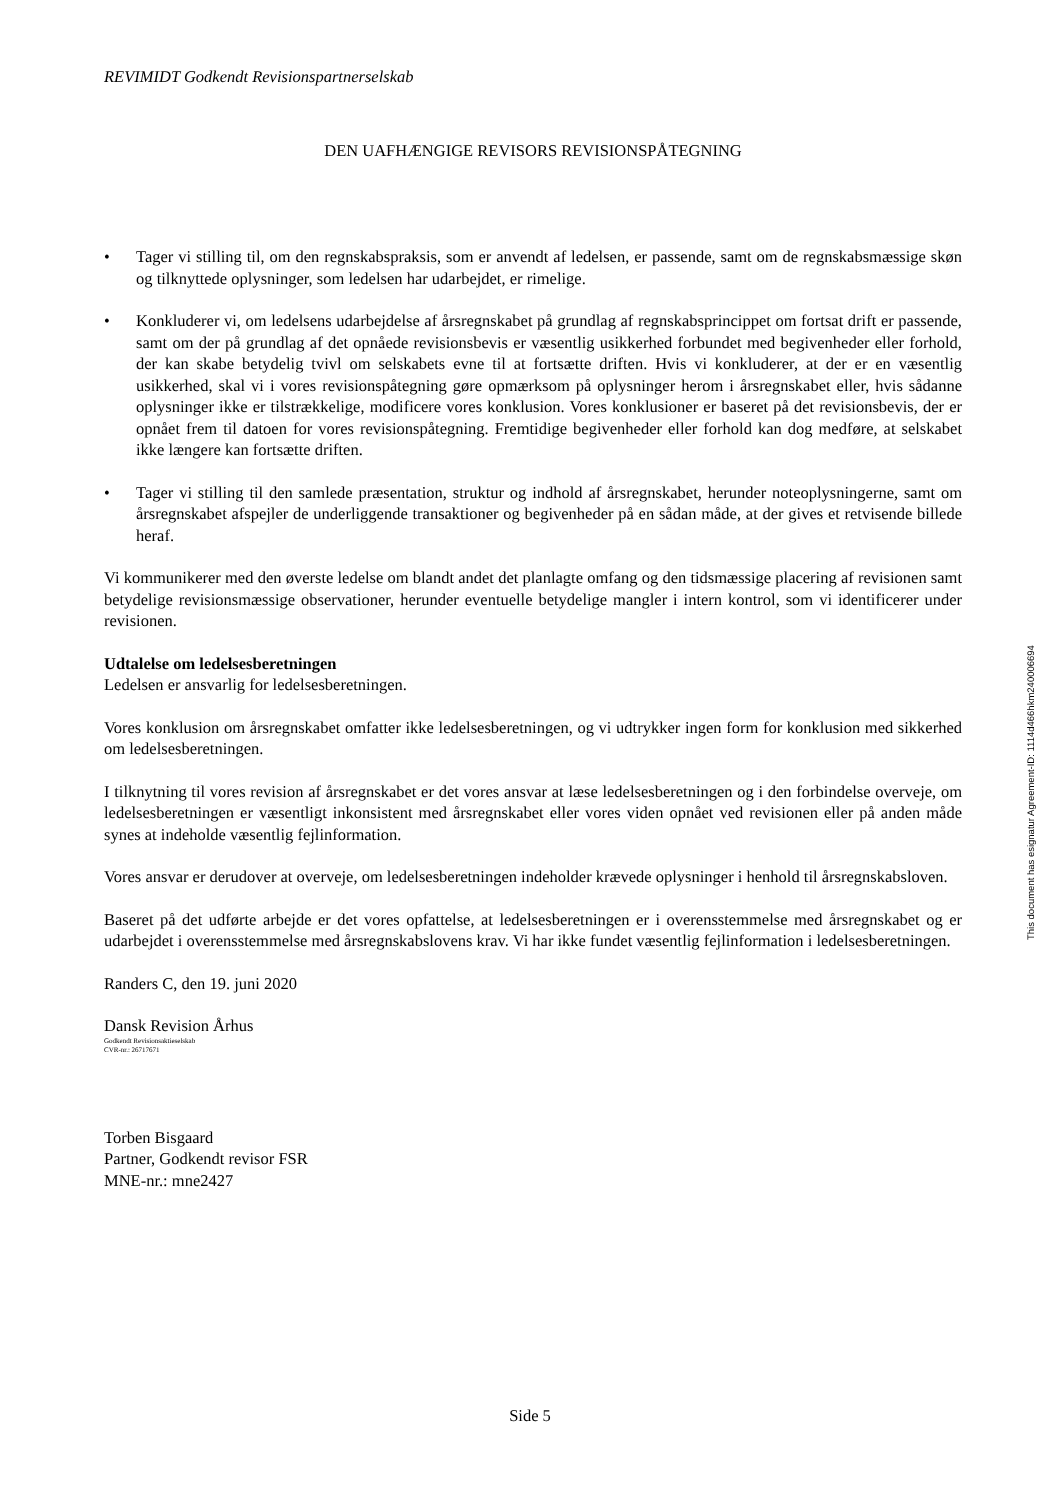REVIMIDT Godkendt Revisionspartnerselskab
DEN UAFHÆNGIGE REVISORS REVISIONSPÅTEGNING
• Tager vi stilling til, om den regnskabspraksis, som er anvendt af ledelsen, er passende, samt om de regnskabsmæssige skøn og tilknyttede oplysninger, som ledelsen har udarbejdet, er rimelige.
• Konkluderer vi, om ledelsens udarbejdelse af årsregnskabet på grundlag af regnskabsprincippet om fortsat drift er passende, samt om der på grundlag af det opnåede revisionsbevis er væsentlig usikkerhed forbundet med begivenheder eller forhold, der kan skabe betydelig tvivl om selskabets evne til at fortsætte driften. Hvis vi konkluderer, at der er en væsentlig usikkerhed, skal vi i vores revisionspåtegning gøre opmærksom på oplysninger herom i årsregnskabet eller, hvis sådanne oplysninger ikke er tilstrækkelige, modificere vores konklusion. Vores konklusioner er baseret på det revisionsbevis, der er opnået frem til datoen for vores revisionspåtegning. Fremtidige begivenheder eller forhold kan dog medføre, at selskabet ikke længere kan fortsætte driften.
• Tager vi stilling til den samlede præsentation, struktur og indhold af årsregnskabet, herunder noteoplysningerne, samt om årsregnskabet afspejler de underliggende transaktioner og begivenheder på en sådan måde, at der gives et retvisende billede heraf.
Vi kommunikerer med den øverste ledelse om blandt andet det planlagte omfang og den tidsmæssige placering af revisionen samt betydelige revisionsmæssige observationer, herunder eventuelle betydelige mangler i intern kontrol, som vi identificerer under revisionen.
Udtalelse om ledelsesberetningen
Ledelsen er ansvarlig for ledelsesberetningen.
Vores konklusion om årsregnskabet omfatter ikke ledelsesberetningen, og vi udtrykker ingen form for konklusion med sikkerhed om ledelsesberetningen.
I tilknytning til vores revision af årsregnskabet er det vores ansvar at læse ledelsesberetningen og i den forbindelse overveje, om ledelsesberetningen er væsentligt inkonsistent med årsregnskabet eller vores viden opnået ved revisionen eller på anden måde synes at indeholde væsentlig fejlinformation.
Vores ansvar er derudover at overveje, om ledelsesberetningen indeholder krævede oplysninger i henhold til årsregnskabsloven.
Baseret på det udførte arbejde er det vores opfattelse, at ledelsesberetningen er i overensstemmelse med årsregnskabet og er udarbejdet i overensstemmelse med årsregnskabslovens krav. Vi har ikke fundet væsentlig fejlinformation i ledelsesberetningen.
Randers C, den 19. juni 2020
Dansk Revision Århus
Godkendt Revisionsaktieselskab
CVR-nr.: 26717671
Torben Bisgaard
Partner, Godkendt revisor FSR
MNE-nr.: mne2427
This document has esignatur Agreement-ID: 1114d466hkm240006694
Side 5